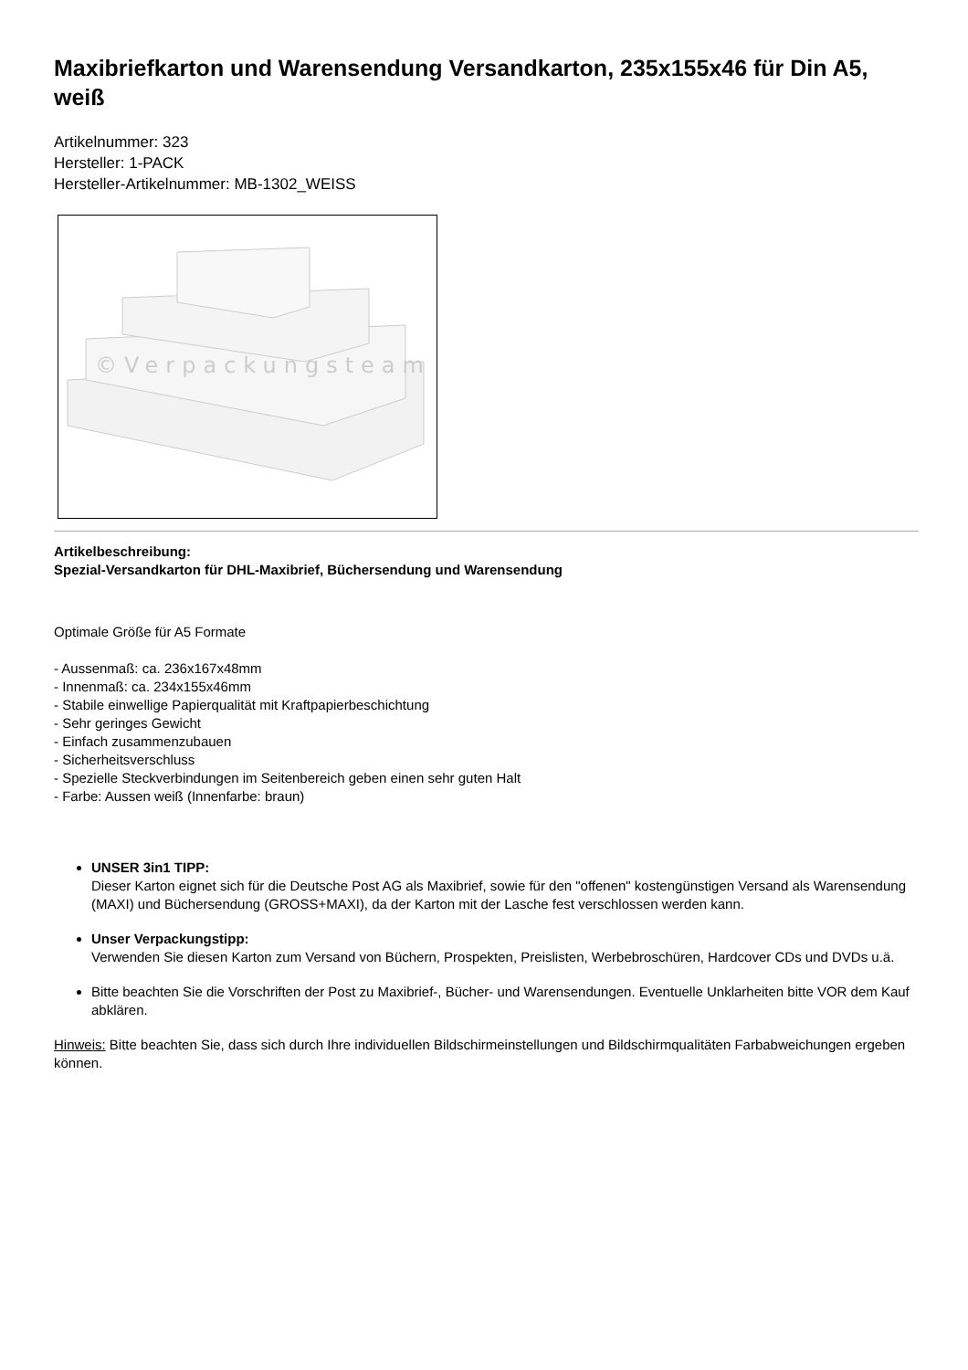Maxibriefkarton und Warensendung Versandkarton, 235x155x46 für Din A5, weiß
Artikelnummer: 323
Hersteller: 1-PACK
Hersteller-Artikelnummer: MB-1302_WEISS
©Verpackungsteam
Artikelbeschreibung:
Spezial-Versandkarton für DHL-Maxibrief, Büchersendung und Warensendung
Optimale Größe für A5 Formate
- Aussenmaß: ca. 236x167x48mm
- Innenmaß: ca. 234x155x46mm
- Stabile einwellige Papierqualität mit Kraftpapierbeschichtung
- Sehr geringes Gewicht
- Einfach zusammenzubauen
- Sicherheitsverschluss
- Spezielle Steckverbindungen im Seitenbereich geben einen sehr guten Halt
- Farbe: Aussen weiß (Innenfarbe: braun)
UNSER 3in1 TIPP:
Dieser Karton eignet sich für die Deutsche Post AG als Maxibrief, sowie für den "offenen" kostengünstigen Versand als Warensendung (MAXI) und Büchersendung (GROSS+MAXI), da der Karton mit der Lasche fest verschlossen werden kann.
Unser Verpackungstipp:
Verwenden Sie diesen Karton zum Versand von Büchern, Prospekten, Preislisten, Werbebroschüren, Hardcover CDs und DVDs u.ä.
Bitte beachten Sie die Vorschriften der Post zu Maxibrief-, Bücher- und Warensendungen. Eventuelle Unklarheiten bitte VOR dem Kauf abklären.
Hinweis: Bitte beachten Sie, dass sich durch Ihre individuellen Bildschirmeinstellungen und Bildschirmqualitäten Farbabweichungen ergeben können.